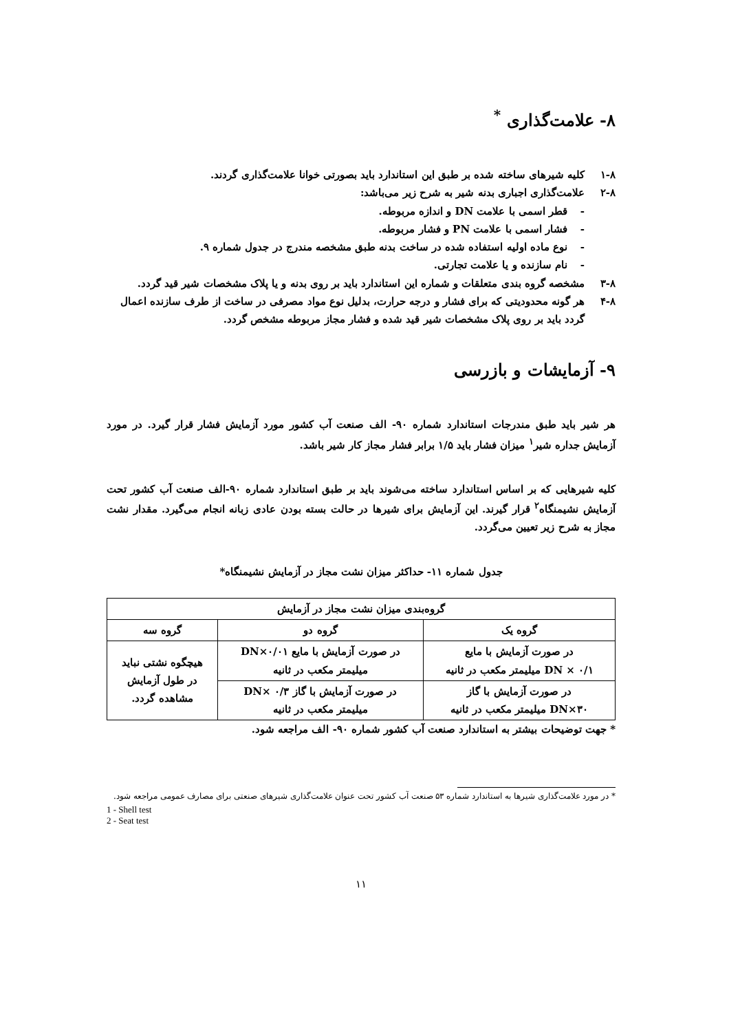۸- علامت‌گذاری <sup>*</sup>
۱-۸ کلیه شیرهای ساخته شده بر طبق این استاندارد باید بصورتی خوانا علامت‌گذاری گردند.
۲-۸ علامت‌گذاری اجباری بدنه شیر به شرح زیر می‌باشد:
- قطر اسمی با علامت DN و اندازه مربوطه.
- فشار اسمی با علامت PN و فشار مربوطه.
- نوع ماده اولیه استفاده شده در ساخت بدنه طبق مشخصه مندرج در جدول شماره ۹.
- نام سازنده و یا علامت تجارتی.
۳-۸ مشخصه گروه بندی متعلقات و شماره این استاندارد باید بر روی بدنه و یا پلاک مشخصات شیر قید گردد.
۴-۸ هر گونه محدودیتی که برای فشار و درجه حرارت، بدلیل نوع مواد مصرفی در ساخت از طرف سازنده اعمال گردد باید بر روی پلاک مشخصات شیر قید شده و فشار مجاز مربوطه مشخص گردد.
۹- آزمایشات و بازرسی
هر شیر باید طبق مندرجات استاندارد شماره ۹۰- الف صنعت آب کشور مورد آزمایش فشار قرار گیرد. در مورد آزمایش جداره شیر<sup>۱</sup> میزان فشار باید ۱/۵ برابر فشار مجاز کار شیر باشد.
کلیه شیرهایی که بر اساس استاندارد ساخته می‌شوند باید بر طبق استاندارد شماره ۹۰-الف صنعت آب کشور تحت آزمایش نشیمنگاه<sup>۲</sup> قرار گیرند. این آزمایش برای شیرها در حالت بسته بودن عادی زبانه انجام می‌گیرد. مقدار نشت مجاز به شرح زیر تعیین می‌گردد.
جدول شماره ۱۱- حداکثر میزان نشت مجاز در آزمایش نشیمنگاه*
| گروه‌بندی میزان نشت مجاز در آزمایش | | |
| --- | --- | --- |
| گروه یک | گروه دو | گروه سه |
| در صورت آزمایش با مایع DN × ۰/۱ میلیمتر مکعب در ثانیه | در صورت آزمایش با مایع DN×۰/۰۱ میلیمتر مکعب در ثانیه | هیچگوه نشتی نباید در طول آزمایش مشاهده گردد. |
| در صورت آزمایش با گاز DN×۳۰ میلیمتر مکعب در ثانیه | در صورت آزمایش با گاز DN× ۰/۳ میلیمتر مکعب در ثانیه | |
* جهت توضیحات بیشتر به استاندارد صنعت آب کشور شماره ۹۰- الف مراجعه شود.
* در مورد علامت‌گذاری شیرها به استاندارد شماره ۵۳ صنعت آب کشور تحت عنوان علامت‌گذاری شیرهای صنعتی برای مصارف عمومی مراجعه شود.
1 - Shell test
2 - Seat test
۱۱